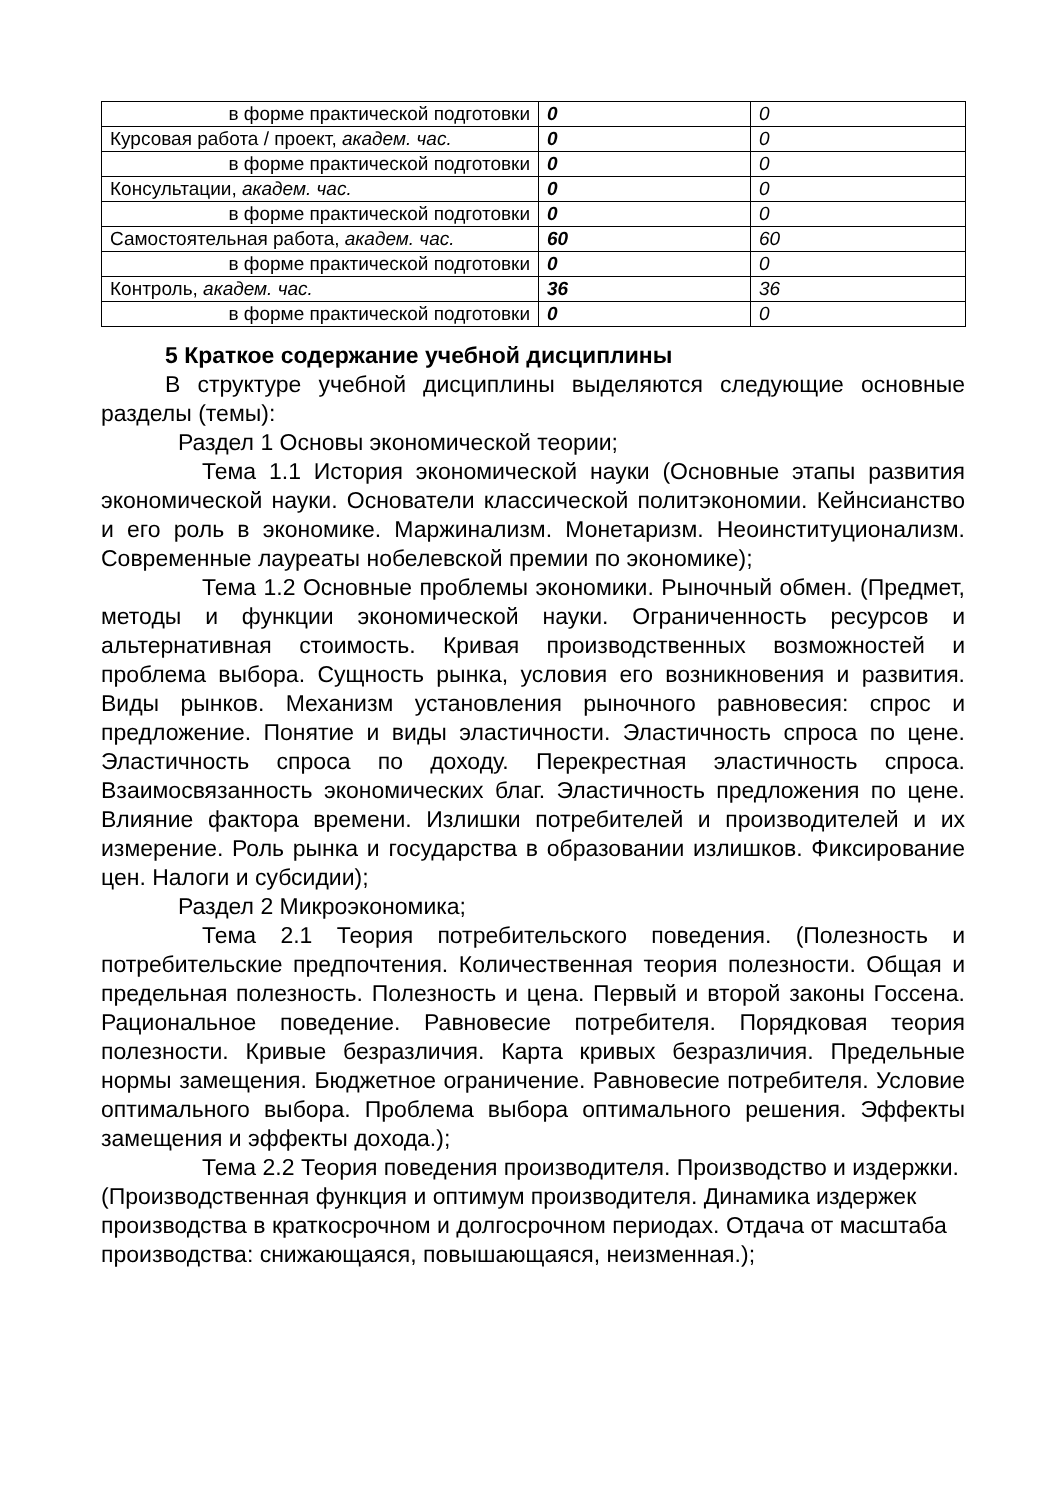| в форме практической подготовки | 0 | 0 |
| Курсовая работа / проект, академ. час. | 0 | 0 |
| в форме практической подготовки | 0 | 0 |
| Консультации, академ. час. | 0 | 0 |
| в форме практической подготовки | 0 | 0 |
| Самостоятельная работа, академ. час. | 60 | 60 |
| в форме практической подготовки | 0 | 0 |
| Контроль, академ. час. | 36 | 36 |
| в форме практической подготовки | 0 | 0 |
5 Краткое содержание учебной дисциплины
В структуре учебной дисциплины выделяются следующие основные разделы (темы):
Раздел 1 Основы экономической теории;
Тема 1.1 История экономической науки (Основные этапы развития экономической науки. Основатели классической политэкономии. Кейнсианство и его роль в экономике. Маржинализм. Монетаризм. Неоинституционализм. Современные лауреаты нобелевской премии по экономике);
Тема 1.2 Основные проблемы экономики. Рыночный обмен. (Предмет, методы и функции экономической науки. Ограниченность ресурсов и альтернативная стоимость. Кривая производственных возможностей и проблема выбора. Сущность рынка, условия его возникновения и развития. Виды рынков. Механизм установления рыночного равновесия: спрос и предложение. Понятие и виды эластичности. Эластичность спроса по цене. Эластичность спроса по доходу. Перекрестная эластичность спроса. Взаимосвязанность экономических благ. Эластичность предложения по цене. Влияние фактора времени. Излишки потребителей и производителей и их измерение. Роль рынка и государства в образовании излишков. Фиксирование цен. Налоги и субсидии);
Раздел 2 Микроэкономика;
Тема 2.1 Теория потребительского поведения. (Полезность и потребительские предпочтения. Количественная теория полезности. Общая и предельная полезность. Полезность и цена. Первый и второй законы Госсена. Рациональное поведение. Равновесие потребителя. Порядковая теория полезности. Кривые безразличия. Карта кривых безразличия. Предельные нормы замещения. Бюджетное ограничение. Равновесие потребителя. Условие оптимального выбора. Проблема выбора оптимального решения. Эффекты замещения и эффекты дохода.);
Тема 2.2 Теория поведения производителя. Производство и издержки. (Производственная функция и оптимум производителя. Динамика издержек производства в краткосрочном и долгосрочном периодах. Отдача от масштаба производства: снижающаяся, повышающаяся, неизменная.);